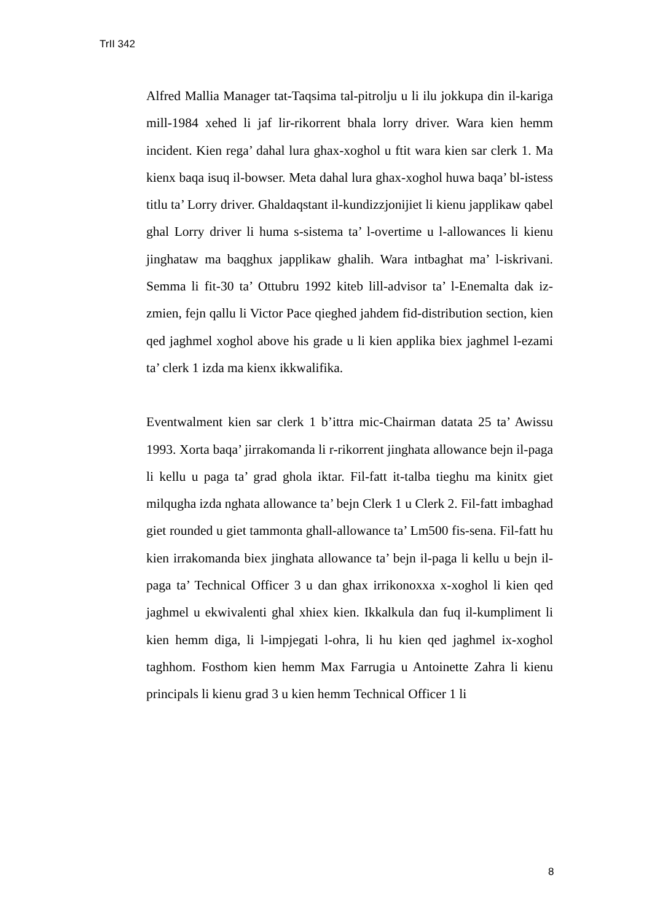TrII 342
Alfred Mallia Manager tat-Taqsima tal-pitrolju u li ilu jokkupa din il-kariga mill-1984 xehed li jaf lir-rikorrent bhala lorry driver. Wara kien hemm incident. Kien rega’ dahal lura ghax-xoghol u ftit wara kien sar clerk 1. Ma kienx baqa isuq il-bowser. Meta dahal lura ghax-xoghol huwa baqa’ bl-istess titlu ta’ Lorry driver. Ghaldaqstant il-kundizzjonijiet li kienu japplikaw qabel ghal Lorry driver li huma s-sistema ta’ l-overtime u l-allowances li kienu jinghataw ma baqghux japplikaw ghalih. Wara intbaghat ma’ l-iskrivani. Semma li fit-30 ta’ Ottubru 1992 kiteb lill-advisor ta’ l-Enemalta dak iz-zmien, fejn qallu li Victor Pace qieghed jahdem fid-distribution section, kien qed jaghmel xoghol above his grade u li kien applika biex jaghmel l-ezami ta’ clerk 1 izda ma kienx ikkwalifika.
Eventwalment kien sar clerk 1 b’ittra mic-Chairman datata 25 ta’ Awissu 1993. Xorta baqa’ jirrakomanda li r-rikorrent jinghata allowance bejn il-paga li kellu u paga ta’ grad ghola iktar. Fil-fatt it-talba tieghu ma kinitx giet milqugha izda nghata allowance ta’ bejn Clerk 1 u Clerk 2. Fil-fatt imbaghad giet rounded u giet tammonta ghall-allowance ta’ Lm500 fis-sena. Fil-fatt hu kien irrakomanda biex jinghata allowance ta’ bejn il-paga li kellu u bejn il-paga ta’ Technical Officer 3 u dan ghax irrikonoxxa x-xoghol li kien qed jaghmel u ekwivalenti ghal xhiex kien. Ikkalkula dan fuq il-kumpliment li kien hemm diga, li l-impjegati l-ohra, li hu kien qed jaghmel ix-xoghol taghhom. Fosthom kien hemm Max Farrugia u Antoinette Zahra li kienu principals li kienu grad 3 u kien hemm Technical Officer 1 li
8